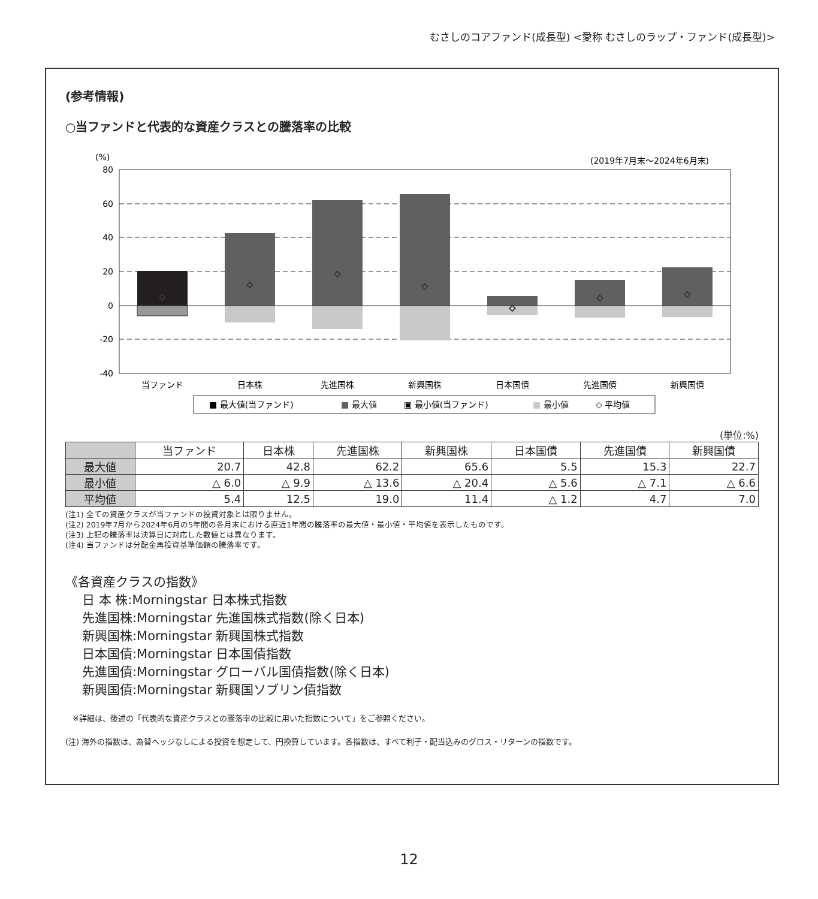むさしのコアファンド(成長型) <愛称 むさしのラップ・ファンド(成長型)>
(参考情報)
○当ファンドと代表的な資産クラスとの騰落率の比較
(%)
(2019年7月末〜2024年6月末)
80
60
40
20
0
-20
-40
◇
◇
◇
◇
◇
◇
◇
当ファンド
日本株
先進国株
新興国株
日本国債
先進国債
新興国債
■ 最大値(当ファンド)
■ 最大値
▣ 最小値(当ファンド)
■ 最小値
◇ 平均値
(単位:%)
| | 当ファンド | 日本株 | 先進国株 | 新興国株 | 日本国債 | 先進国債 | 新興国債 |
| --- | --- | --- | --- | --- | --- | --- | --- |
| 最大値 | 20.7 | 42.8 | 62.2 | 65.6 | 5.5 | 15.3 | 22.7 |
| 最小値 | △ 6.0 | △ 9.9 | △ 13.6 | △ 20.4 | △ 5.6 | △ 7.1 | △ 6.6 |
| 平均値 | 5.4 | 12.5 | 19.0 | 11.4 | △ 1.2 | 4.7 | 7.0 |
(注1) 全ての資産クラスが当ファンドの投資対象とは限りません。
(注2) 2019年7月から2024年6月の5年間の各月末における直近1年間の騰落率の最大値・最小値・平均値を表示したものです。
(注3) 上記の騰落率は決算日に対応した数値とは異なります。
(注4) 当ファンドは分配金再投資基準価額の騰落率です。
《各資産クラスの指数》
日 本 株:Morningstar 日本株式指数
先進国株:Morningstar 先進国株式指数(除く日本)
新興国株:Morningstar 新興国株式指数
日本国債:Morningstar 日本国債指数
先進国債:Morningstar グローバル国債指数(除く日本)
新興国債:Morningstar 新興国ソブリン債指数
※詳細は、後述の「代表的な資産クラスとの騰落率の比較に用いた指数について」をご参照ください。
(注) 海外の指数は、為替ヘッジなしによる投資を想定して、円換算しています。各指数は、すべて利子・配当込みのグロス・リターンの指数です。
12